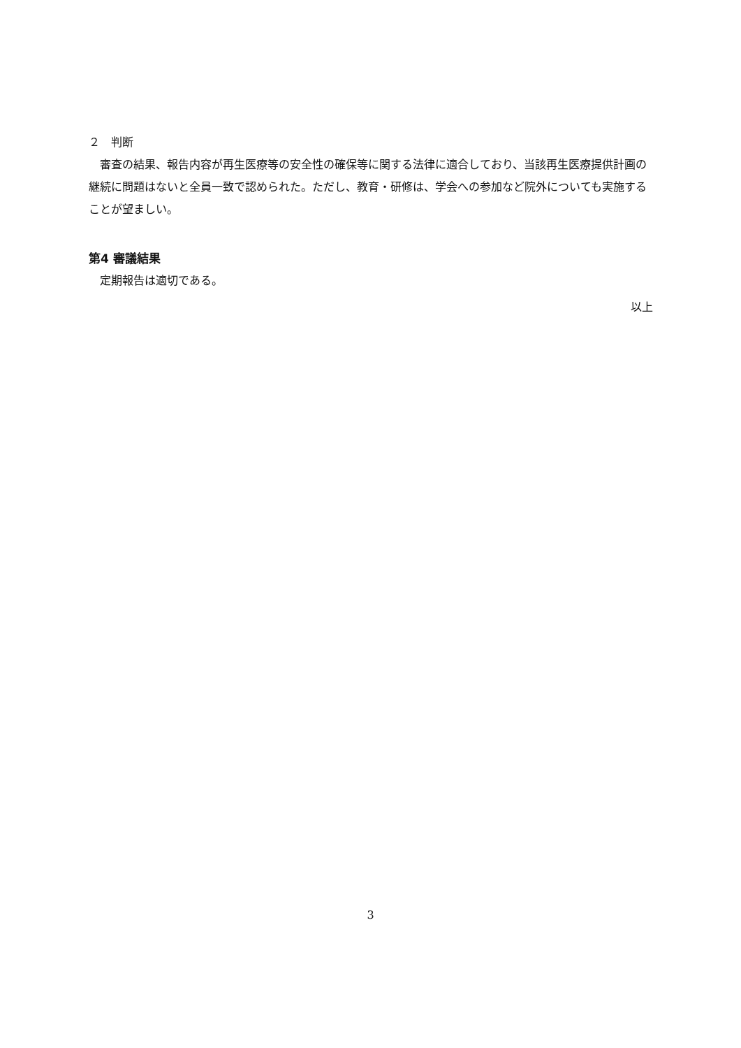２　判断
　審査の結果、報告内容が再生医療等の安全性の確保等に関する法律に適合しており、当該再生医療提供計画の継続に問題はないと全員一致で認められた。ただし、教育・研修は、学会への参加など院外についても実施することが望ましい。
第4 審議結果
　定期報告は適切である。
以上
3